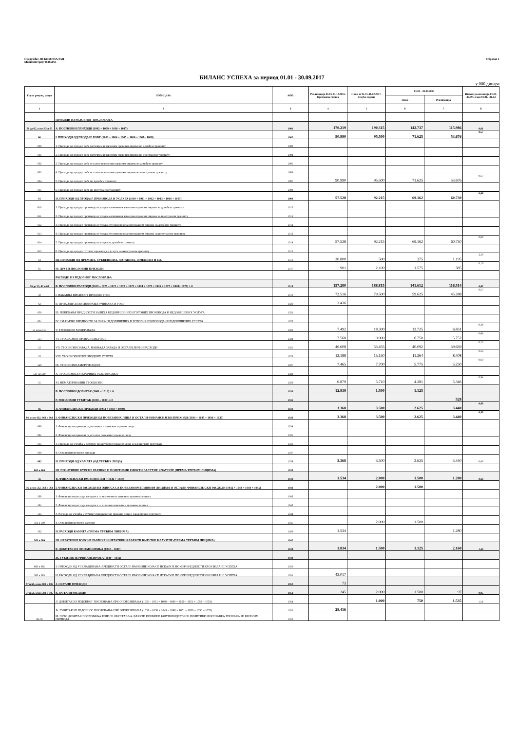Предузеће: ЈП КОМУНАЛАЦ
Матични број: 08285063
Образац 1
БИЛАНС УСПЕХА за период 01.01 - 30.09.2017
у 000 динара
| Група рачуна, рачун | ПОЗИЦИЈА | АОП | Реализација 01.01-31.12.2016. Претходна година | План за 01.01-31.12.2017. Текућа година | 01.01 - 30.09.2017 | | Индекс реализација 01.01. -30.09./ план 01.01. -31.12. |
| --- | --- | --- | --- | --- | --- | --- | --- |
| | | | | | План | Реализација | |
| 1 | 2 | 3 | 4 | 5 | 6 | 7 | 8 |
| | ПРИХОДИ ИЗ РЕДОВНОГ ПОСЛОВАЊА | | | | | | |
| 60 до 65, осим 62 и 63 | А. ПОСЛОВНИ ПРИХОДИ (1002 + 1009 + 1016 + 1017) | 1001 | 170.219 | 190.315 | 142.737 | 115.986 | 0,61 |
| 60 | I. ПРИХОДИ ОД ПРОДАЈЕ РОБЕ (1003 + 1004 + 1005 + 1006 + 1007+ 1008) | 1002 | 90.990 | 95.500 | 71.625 | 53.676 | 0,57 |
| 600 | 1. Приходи од продаје робе матичним и зависним правним лицима на домаћем тржишту | 1003 | | | | | |
| 601 | 2. Приходи од продаје робе матичним и зависним правним лицима на иностраном тржишту | 1004 | | | | | |
| 602 | 3. Приходи од продаје робе осталим повезаним правним лицима на домаћем тржишту | 1005 | | | | | |
| 603 | 4. Приходи од продаје робе осталим повезаним правним лицима на иностраном тржишту | 1006 | | | | | |
| 604 | 5. Приходи од продаје робе на домаћем тржишту | 1007 | 90.990 | 95.500 | 71.625 | 53.676 | 0,57 |
| 605 | 6. Приходи од продаје робе на иностраном тржишту | 1008 | | | | | |
| 61 | II. ПРИХОДИ ОД ПРОДАЈЕ ПРОИЗВОДА И УСЛУГА (1010 + 1011 + 1012 + 1013 + 1014 + 1015) | 1009 | 57.528 | 92.215 | 69.162 | 60.730 | 0,66 |
| 610 | 1. Приходи од продаје производа и услуга матичним и зависним правним лицима на домаћем тржишту | 1010 | | | | | |
| 611 | 2. Приходи од продаје производа и услуга матичним и зависним правним лицима на иностраном тржишту | 1011 | | | | | |
| 612 | 3. Приходи од продаје производа и услуга осталим повезаним правним лицима на домаћем тржишту | 1012 | | | | | |
| 613 | 4. Приходи од продаје производа и услуга осталим повезаним правним лицима на иностраном тржишту | 1013 | | | | | |
| 614 | 5. Приходи од продаје производа и услуга на домаћем тржишту | 1014 | 57.528 | 92.215 | 69.162 | 60.730 | 0,66 |
| 615 | 6. Приходи од продаје готових производа и услуга на иностраном тржишту | 1015 | | | | | |
| 64 | III. ПРИХОДИ ОД ПРЕМИЈА, СУБВЕНЦИЈА, ДОТАЦИЈА, ДОНАЦИЈА И СЛ. | 1016 | 20.800 | 500 | 375 | 1.195 | 2,39 |
| 65 | IV. ДРУГИ ПОСЛОВНИ ПРИХОДИ | 1017 | 901 | 2.100 | 1.575 | 385 | 0,19 |
| | РАСХОДИ ИЗ РЕДОВНОГ ПОСЛОВАЊА | | | | | | |
| 50 до 55, 62 и 63 | Б. ПОСЛОВНИ РАСХОДИ (1019 – 1020 – 1021 + 1022 + 1023 + 1024 + 1025 + 1026 + 1027 + 1028+ 1029) ≥ 0 | 1018 | 157.280 | 188.815 | 141.612 | 116.514 | 0,62 |
| 50 | I. НАБАВНА ВРЕДНОСТ ПРОДАТЕ РОБЕ | 1019 | 72.516 | 79.500 | 59.625 | 45.288 | 0,57 |
| 62 | II. ПРИХОДИ ОД АКТИВИРАЊА УЧИНАКА И РОБЕ | 1020 | 3.436 | | | | |
| 630 | III. ПОВЕЋАЊЕ ВРЕДНОСТИ ЗАЛИХА НЕДОВРШЕНИХ И ГОТОВИХ ПРОИЗВОДА И НЕДОВРШЕНИХ УСЛУГА | 1021 | | | | | |
| 631 | IV. СМАЊЕЊЕ ВРЕДНОСТИ ЗАЛИХА НЕДОВРШЕНИХ И ГОТОВИХ ПРОИЗВОДА И НЕДОВРШЕНИХ УСЛУГА | 1022 | | | | | |
| 51 осим 513 | V. ТРОШКОВИ МАТЕРИЈАЛА | 1023 | 7.492 | 18.300 | 13.725 | 6.831 | 0,38 |
| 513 | VI. ТРОШКОВИ ГОРИВА И ЕНЕРГИЈЕ | 1024 | 7.568 | 9.000 | 6.750 | 5.752 | 0,64 |
| 52 | VII. ТРОШКОВИ ЗАРАДА, НАКНАДА ЗАРАДА И ОСТАЛИ ЛИЧНИ РАСХОДИ | 1025 | 46.608 | 53.455 | 40.092 | 39.639 | 0,75 |
| 53 | VIII. ТРОШКОВИ ПРОИЗВОДНИХ УСЛУГА | 1026 | 12.188 | 15.150 | 11.364 | 8.408 | 0,56 |
| 540 | IX. ТРОШКОВИ АМОРТИЗАЦИЈЕ | 1027 | 7.465 | 7.700 | 5.775 | 5.250 | 0,69 |
| 541 до 549 | X. ТРОШКОВИ ДУГОРОЧНИХ РЕЗЕРВИСАЊА | 1028 | | | | | |
| 55 | XI. НЕМАТЕРИЈАЛНИ ТРОШКОВИ | 1029 | 6.879 | 5.710 | 4.281 | 5.346 | 0,94 |
| | В. ПОСЛОВНИ ДОБИТАК (1001 – 1018) ≥ 0 | 1030 | 12.939 | 1.500 | 1.125 | | |
| | Г. ПОСЛОВНИ ГУБИТАК (1018 – 1001) ≥ 0 | 1031 | | | | 528 | |
| 66 | Д. ФИНАНСИЈСКИ ПРИХОДИ (1033 + 1038 + 1039) | 1032 | 3.368 | 3.500 | 2.625 | 3.440 | 0,99 |
| 66, осим 662, 663 и 664 | I. ФИНАНСИЈСКИ ПРИХОДИ ОД ПОВЕЗАНИХ ЛИЦА И ОСТАЛИ ФИНАНСИЈСКИ ПРИХОДИ (1034 + 1035 + 1036 + 1037) | 1033 | 3.368 | 3.500 | 2.625 | 3.440 | 0,99 |
| 660 | 1. Финансијски приходи од матичних и зависних правних лица | 1034 | | | | | |
| 661 | 2. Финансијски приходи од осталих повезаних правних лица | 1035 | | | | | |
| 665 | 3. Приходи од учешћа у добитку придружених правних лица и заједничких подухвата | 1036 | | | | | |
| 669 | 4. Остали финансијски приходи | 1037 | | | | | |
| 662 | II. ПРИХОДИ ОД КАМАТА (ОД ТРЕЋИХ ЛИЦА) | 1038 | 3.368 | 3.500 | 2.625 | 3.440 | 0,99 |
| 663 и 664 | III. ПОЗИТИВНЕ КУРСНЕ РАЗЛИКЕ И ПОЗИТИВНИ ЕФЕКТИ ВАЛУТНЕ КЛАУЗУЛЕ (ПРЕМА ТРЕЋИМ ЛИЦИМА) | 1039 | | | | | |
| 56 | Ђ. ФИНАНСИЈСКИ РАСХОДИ (1041 + 1046 + 1047) | 1040 | 1.534 | 2.000 | 1.500 | 1.280 | 0,64 |
| 56, осим 562, 563 и 564 | I. ФИНАНСИЈСКИ РАСХОДИ ИЗ ОДНОСА СА ПОВЕЗАНИМ ПРАВНИМ ЛИЦИМА И ОСТАЛИ ФИНАНСИЈСКИ РАСХОДИ (1042 + 1043 + 1044 + 1045) | 1041 | | 2.000 | 1.500 | | |
| 560 | 1. Финансијски расходи из односа са матичним и зависним правним лицима | 1042 | | | | | |
| 561 | 2. Финансијски расходи из односа са осталим повезаним правним лицима | 1043 | | | | | |
| 565 | 3. Расходи од учешћа у губитку придружених правних лица и заједничких подухвата | 1044 | | | | | |
| 566 и 569 | 4. Остали финансијски расходи | 1045 | | 2.000 | 1.500 | | |
| 562 | II. РАСХОДИ КАМАТА (ПРЕМА ТРЕЋИМ ЛИЦИМА) | 1046 | 1.534 | | | 1.280 | |
| 563 и 564 | III. НЕГАТИВНЕ КУРСНЕ РАЗЛИКЕ И НЕГАТИВНИ ЕФЕКТИ ВАЛУТНЕ КЛАУЗУЛЕ (ПРЕМА ТРЕЋИМ ЛИЦИМА) | 1047 | | | | | |
| | Е. ДОБИТАК ИЗ ФИНАНСИРАЊА (1032 – 1040) | 1048 | 1.834 | 1.500 | 1.125 | 2.160 | 1,44 |
| | Ж. ГУБИТАК ИЗ ФИНАНСИРАЊА (1040 – 1032) | 1049 | | | | | |
| 683 и 685 | З. ПРИХОДИ ОД УСКЛАЂИВАЊА ВРЕДНОСТИ ОСТАЛЕ ИМОВИНЕ КОЈА СЕ ИСКАЗУЈЕ ПО ФЕР ВРЕДНОСТИ КРОЗ БИЛАНС УСПЕХА | 1050 | | | | | |
| 583 и 585 | И. РАСХОДИ ОД УСКЛАЂИВАЊА ВРЕДНОСТИ ОСТАЛЕ ИМОВИНЕ КОЈА СЕ ИСКАЗУЈЕ ПО ФЕР ВРЕДНОСТИ КРОЗ БИЛАНС УСПЕХА | 1051 | 43.017 | | | | |
| 67 и 68, осим 683 и 685 | Ј. ОСТАЛИ ПРИХОДИ | 1052 | 73 | | | | |
| 57 и 58, осим 583 и 585 | К. ОСТАЛИ РАСХОДИ | 1053 | 245 | 2.000 | 1.500 | 97 | 0,05 |
| | Л. ДОБИТАК ИЗ РЕДОВНОГ ПОСЛОВАЊА ПРЕ ОПОРЕЗИВАЊА (1030 – 1031 + 1048 – 1049 + 1050 – 1051 + 1052 – 1053) | 1054 | | 1.000 | 750 | 1.535 | 1,54 |
| | Љ. ГУБИТАК ИЗ РЕДОВНОГ ПОСЛОВАЊА ПРЕ ОПОРЕЗИВАЊА (1031 – 1030 + 1049 – 1048 + 1051 – 1050 + 1053 – 1052) | 1055 | 28.416 | | | | |
| 69-59 | М. НЕТО ДОБИТАК ПОСЛОВАЊА КОЈЕ СЕ ОБУСТАВЉА, ЕФЕКТИ ПРОМЕНЕ РАЧУНОВОДСТВЕНЕ ПОЛИТИКЕ И ИСПРАВКА ГРЕШАКА ИЗ РАНИЈИХ ПЕРИОДА | 1056 | | | | | |